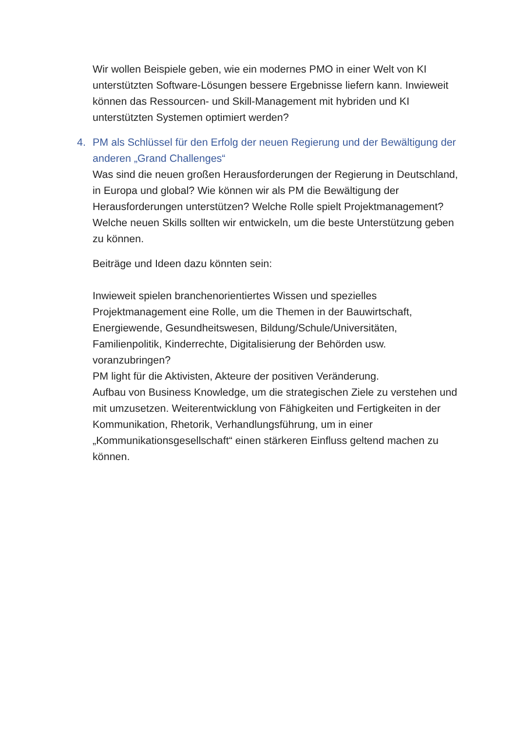Wir wollen Beispiele geben, wie ein modernes PMO in einer Welt von KI unterstützten Software-Lösungen bessere Ergebnisse liefern kann. Inwieweit können das Ressourcen- und Skill-Management mit hybriden und KI unterstützten Systemen optimiert werden?
4. PM als Schlüssel für den Erfolg der neuen Regierung und der Bewältigung der anderen „Grand Challenges“
Was sind die neuen großen Herausforderungen der Regierung in Deutschland, in Europa und global? Wie können wir als PM die Bewältigung der Herausforderungen unterstützen? Welche Rolle spielt Projektmanagement? Welche neuen Skills sollten wir entwickeln, um die beste Unterstützung geben zu können.
Beiträge und Ideen dazu könnten sein:
Inwieweit spielen branchenorientiertes Wissen und spezielles Projektmanagement eine Rolle, um die Themen in der Bauwirtschaft, Energiewende, Gesundheitswesen, Bildung/Schule/Universitäten, Familienpolitik, Kinderrechte, Digitalisierung der Behörden usw. voranzubringen?
PM light für die Aktivisten, Akteure der positiven Veränderung.
Aufbau von Business Knowledge, um die strategischen Ziele zu verstehen und mit umzusetzen. Weiterentwicklung von Fähigkeiten und Fertigkeiten in der Kommunikation, Rhetorik, Verhandlungsführung, um in einer „Kommunikationsgesellschaft“ einen stärkeren Einfluss geltend machen zu können.